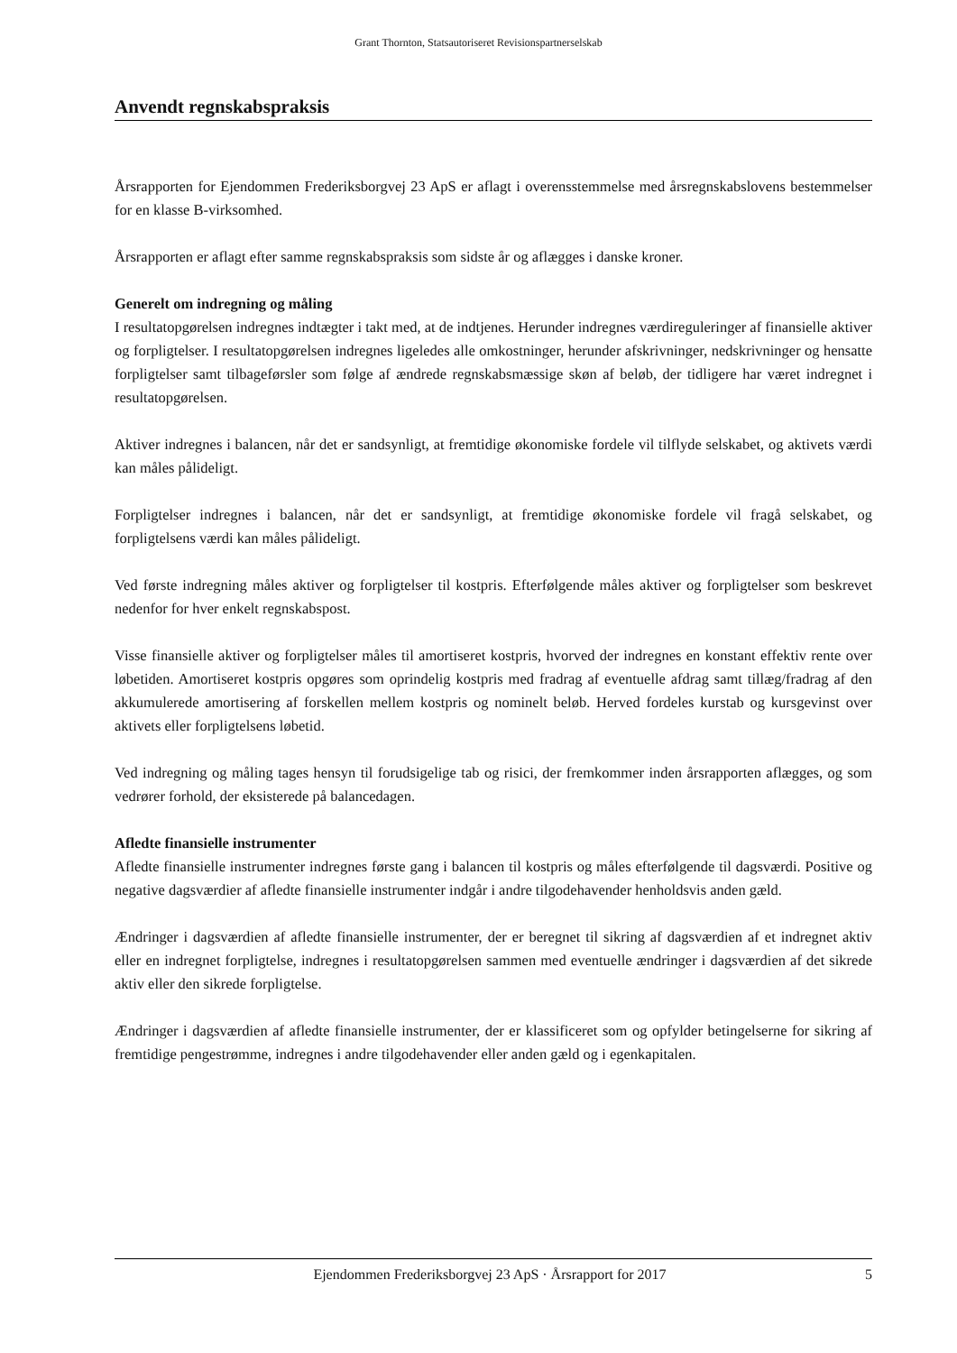Grant Thornton, Statsautoriseret Revisionspartnerselskab
Anvendt regnskabspraksis
Årsrapporten for Ejendommen Frederiksborgvej 23 ApS er aflagt i overensstemmelse med årsregnskabslovens bestemmelser for en klasse B-virksomhed.
Årsrapporten er aflagt efter samme regnskabspraksis som sidste år og aflægges i danske kroner.
Generelt om indregning og måling
I resultatopgørelsen indregnes indtægter i takt med, at de indtjenes. Herunder indregnes værdireguleringer af finansielle aktiver og forpligtelser. I resultatopgørelsen indregnes ligeledes alle omkostninger, herunder afskrivninger, nedskrivninger og hensatte forpligtelser samt tilbageførsler som følge af ændrede regnskabsmæssige skøn af beløb, der tidligere har været indregnet i resultatopgørelsen.
Aktiver indregnes i balancen, når det er sandsynligt, at fremtidige økonomiske fordele vil tilflyde selskabet, og aktivets værdi kan måles pålideligt.
Forpligtelser indregnes i balancen, når det er sandsynligt, at fremtidige økonomiske fordele vil fragå selskabet, og forpligtelsens værdi kan måles pålideligt.
Ved første indregning måles aktiver og forpligtelser til kostpris. Efterfølgende måles aktiver og forpligtelser som beskrevet nedenfor for hver enkelt regnskabspost.
Visse finansielle aktiver og forpligtelser måles til amortiseret kostpris, hvorved der indregnes en konstant effektiv rente over løbetiden. Amortiseret kostpris opgøres som oprindelig kostpris med fradrag af eventuelle afdrag samt tillæg/fradrag af den akkumulerede amortisering af forskellen mellem kostpris og nominelt beløb. Herved fordeles kurstab og kursgevinst over aktivets eller forpligtelsens løbetid.
Ved indregning og måling tages hensyn til forudsigelige tab og risici, der fremkommer inden årsrapporten aflægges, og som vedrører forhold, der eksisterede på balancedagen.
Afledte finansielle instrumenter
Afledte finansielle instrumenter indregnes første gang i balancen til kostpris og måles efterfølgende til dagsværdi. Positive og negative dagsværdier af afledte finansielle instrumenter indgår i andre tilgodehavender henholdsvis anden gæld.
Ændringer i dagsværdien af afledte finansielle instrumenter, der er beregnet til sikring af dagsværdien af et indregnet aktiv eller en indregnet forpligtelse, indregnes i resultatopgørelsen sammen med eventuelle ændringer i dagsværdien af det sikrede aktiv eller den sikrede forpligtelse.
Ændringer i dagsværdien af afledte finansielle instrumenter, der er klassificeret som og opfylder betingelserne for sikring af fremtidige pengestrømme, indregnes i andre tilgodehavender eller anden gæld og i egenkapitalen.
Ejendommen Frederiksborgvej 23 ApS · Årsrapport for 2017 5